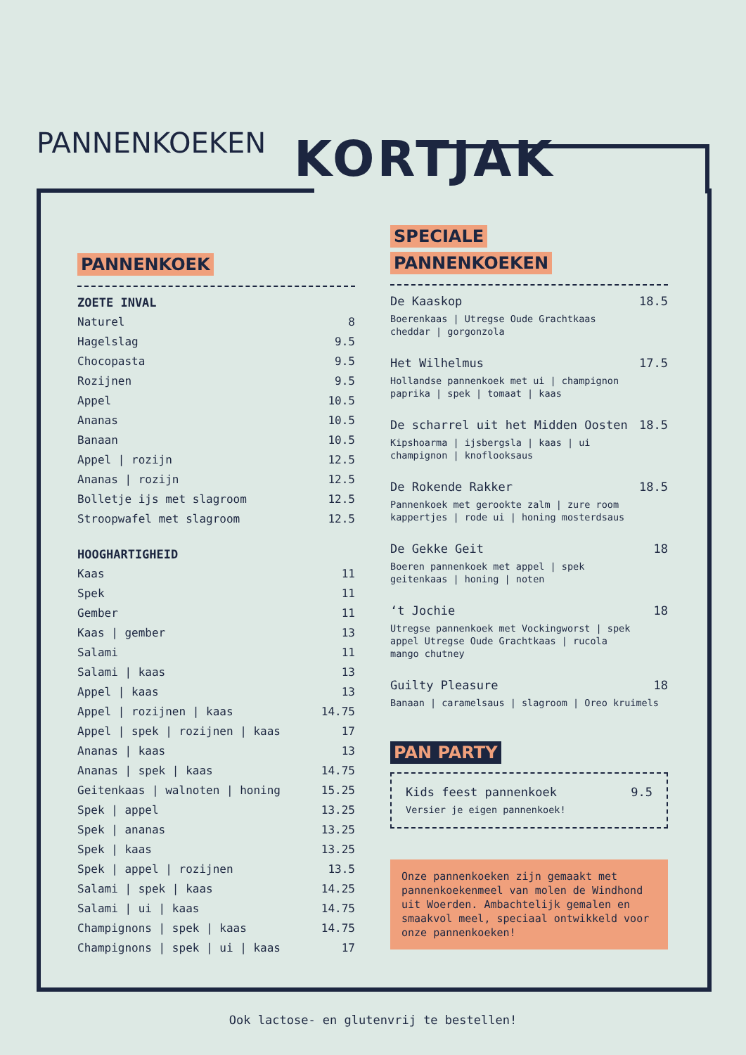PANNENKOEKEN KORTJAK
PANNENKOEK
ZOETE INVAL
Naturel 8
Hagelslag 9.5
Chocopasta 9.5
Rozijnen 9.5
Appel 10.5
Ananas 10.5
Banaan 10.5
Appel | rozijn 12.5
Ananas | rozijn 12.5
Bolletje ijs met slagroom 12.5
Stroopwafel met slagroom 12.5
HOOGHARTIGHEID
Kaas 11
Spek 11
Gember 11
Kaas | gember 13
Salami 11
Salami | kaas 13
Appel | kaas 13
Appel | rozijnen | kaas 14.75
Appel | spek | rozijnen | kaas 17
Ananas | kaas 13
Ananas | spek | kaas 14.75
Geitenkaas | walnoten | honing 15.25
Spek | appel 13.25
Spek | ananas 13.25
Spek | kaas 13.25
Spek | appel | rozijnen 13.5
Salami | spek | kaas 14.25
Salami | ui | kaas 14.75
Champignons | spek | kaas 14.75
Champignons | spek | ui | kaas 17
SPECIALE
PANNENKOEKEN
De Kaaskop 18.5
Boerenkaas | Utregse Oude Grachtkaas
cheddar | gorgonzola
Het Wilhelmus 17.5
Hollandse pannenkoek met ui | champignon
paprika | spek | tomaat | kaas
De scharrel uit het Midden Oosten 18.5
Kipshoarma | ijsbergsla | kaas | ui
champignon | knoflooksaus
De Rokende Rakker 18.5
Pannenkoek met gerookte zalm | zure room
kappertjes | rode ui | honing mosterdsaus
De Gekke Geit 18
Boeren pannenkoek met appel | spek
geitenkaas | honing | noten
‘t Jochie 18
Utregse pannenkoek met Vockingworst | spek
appel Utregse Oude Grachtkaas | rucola
mango chutney
Guilty Pleasure 18
Banaan | caramelsaus | slagroom | Oreo kruimels
PAN PARTY
Kids feest pannenkoek 9.5
Versier je eigen pannenkoek!
Onze pannenkoeken zijn gemaakt met pannenkoekenmeel van molen de Windhond uit Woerden. Ambachtelijk gemalen en smaakvol meel, speciaal ontwikkeld voor onze pannenkoeken!
Ook lactose- en glutenvrij te bestellen!